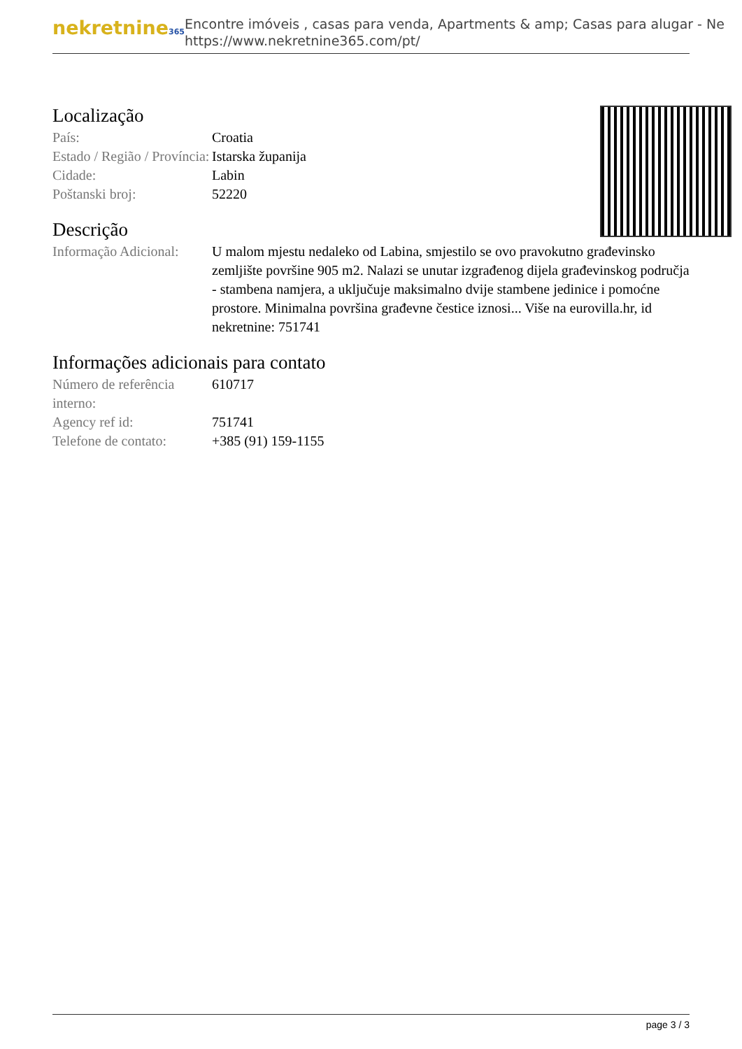nekretnine365
Encontre imóveis , casas para venda, Apartments & amp; Casas para alugar - Ne
https://www.nekretnine365.com/pt/
Localização
| País: | Croatia |
| Estado / Região / Província: | Istarska županija |
| Cidade: | Labin |
| Poštanski broj: | 52220 |
Descrição
| Informação Adicional: | U malom mjestu nedaleko od Labina, smjestilo se ovo pravokutno građevinsko zemljište površine 905 m2. Nalazi se unutar izgrađenog dijela građevinskog područja - stambena namjera, a uključuje maksimalno dvije stambene jedinice i pomoćne prostore. Minimalna površina građevne čestice iznosi... Više na eurovilla.hr, id nekretnine: 751741 |
Informações adicionais para contato
| Número de referência interno: | 610717 |
| Agency ref id: | 751741 |
| Telefone de contato: | +385 (91) 159-1155 |
page 3 / 3